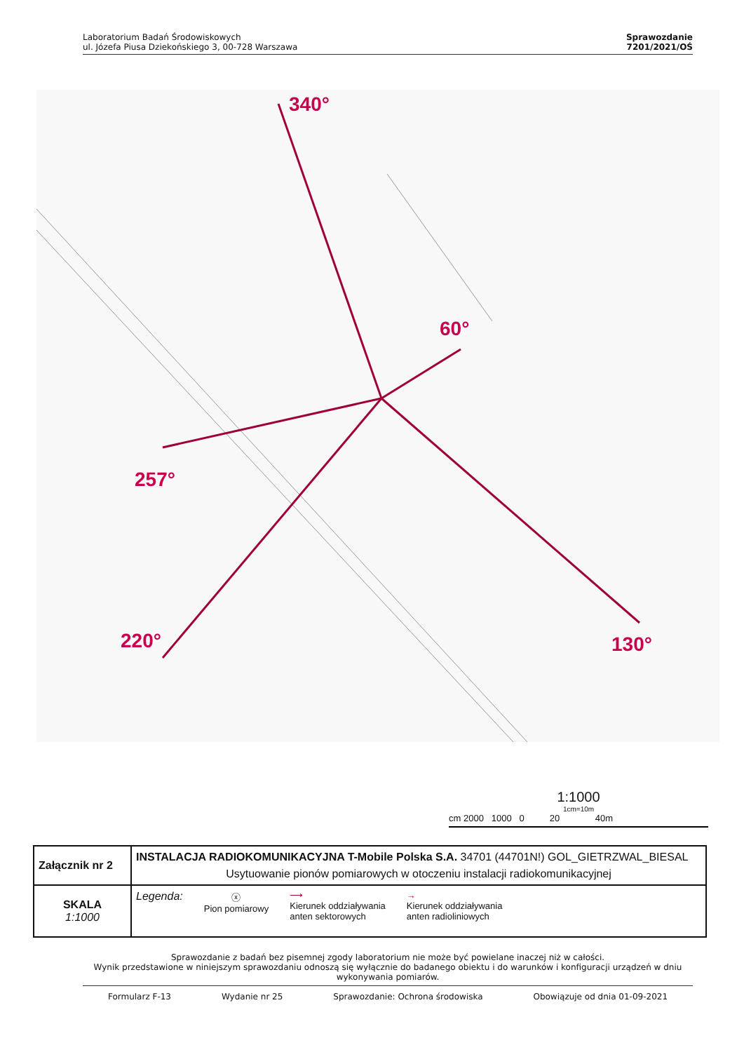Laboratorium Badań Środowiskowych
ul. Józefa Piusa Dziekońskiego 3, 00-728 Warszawa
Sprawozdanie
7201/2021/OŚ
340°
60°
130°
257°
220°
1:1000
1cm=10m
cm 2000 1000 0 20 40m
| Załącznik nr 2 | INSTALACJA RADIOKOMUNIKACYJNA T-Mobile Polska S.A. 34701 (44701N!) GOL_GIETRZWAL_BIESAL Usytuowanie pionów pomiarowych w otoczeniu instalacji radiokomunikacyjnej |
| SKALA 1:1000 | Legenda: ⓧ Pion pomiarowy ⟶ Kierunek oddziaływania anten sektorowych → Kierunek oddziaływania anten radioliniowych |
Sprawozdanie z badań bez pisemnej zgody laboratorium nie może być powielane inaczej niż w całości.
Wynik przedstawione w niniejszym sprawozdaniu odnoszą się wyłącznie do badanego obiektu i do warunków i konfiguracji urządzeń w dniu wykonywania pomiarów.
Formularz F-13 Wydanie nr 25 Sprawozdanie: Ochrona środowiska Obowiązuje od dnia 01-09-2021